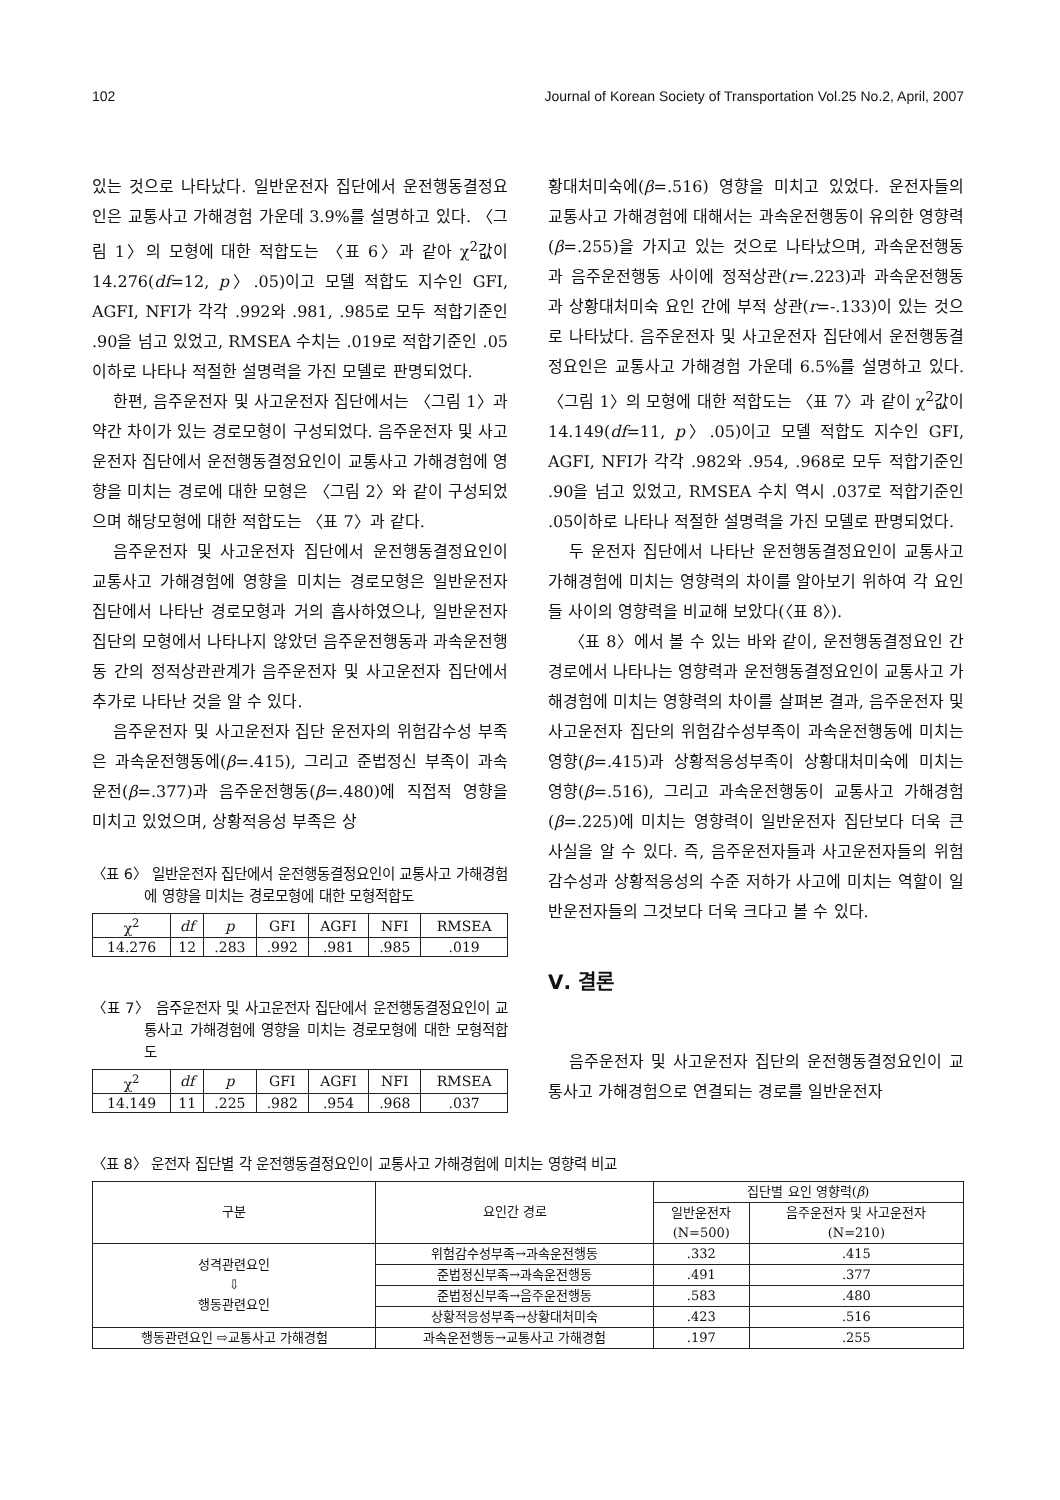102 Journal of Korean Society of Transportation Vol.25 No.2, April, 2007
있는 것으로 나타났다. 일반운전자 집단에서 운전행동결정요인은 교통사고 가해경험 가운데 3.9%를 설명하고 있다. 〈그림 1〉의 모형에 대한 적합도는 〈표 6〉과 같아 χ<sup>2</sup>값이 14.276(df=12, p〉.05)이고 모델 적합도 지수인 GFI, AGFI, NFI가 각각 .992와 .981, .985로 모두 적합기준인 .90을 넘고 있었고, RMSEA 수치는 .019로 적합기준인 .05이하로 나타나 적절한 설명력을 가진 모델로 판명되었다.
한편, 음주운전자 및 사고운전자 집단에서는 〈그림 1〉과 약간 차이가 있는 경로모형이 구성되었다. 음주운전자 및 사고운전자 집단에서 운전행동결정요인이 교통사고 가해경험에 영향을 미치는 경로에 대한 모형은 〈그림 2〉와 같이 구성되었으며 해당모형에 대한 적합도는 〈표 7〉과 같다.
음주운전자 및 사고운전자 집단에서 운전행동결정요인이 교통사고 가해경험에 영향을 미치는 경로모형은 일반운전자 집단에서 나타난 경로모형과 거의 흡사하였으나, 일반운전자 집단의 모형에서 나타나지 않았던 음주운전행동과 과속운전행동 간의 정적상관관계가 음주운전자 및 사고운전자 집단에서 추가로 나타난 것을 알 수 있다.
음주운전자 및 사고운전자 집단 운전자의 위험감수성 부족은 과속운전행동에(β=.415), 그리고 준법정신 부족이 과속운전(β=.377)과 음주운전행동(β=.480)에 직접적 영향을 미치고 있었으며, 상황적응성 부족은 상
〈표 6〉 일반운전자 집단에서 운전행동결정요인이 교통사고 가해경험에 영향을 미치는 경로모형에 대한 모형적합도
| χ<sup>2</sup> | df | p | GFI | AGFI | NFI | RMSEA |
| --- | --- | --- | --- | --- | --- | --- |
| 14.276 | 12 | .283 | .992 | .981 | .985 | .019 |
〈표 7〉 음주운전자 및 사고운전자 집단에서 운전행동결정요인이 교통사고 가해경험에 영향을 미치는 경로모형에 대한 모형적합도
| χ<sup>2</sup> | df | p | GFI | AGFI | NFI | RMSEA |
| --- | --- | --- | --- | --- | --- | --- |
| 14.149 | 11 | .225 | .982 | .954 | .968 | .037 |
황대처미숙에(β=.516) 영향을 미치고 있었다. 운전자들의 교통사고 가해경험에 대해서는 과속운전행동이 유의한 영향력(β=.255)을 가지고 있는 것으로 나타났으며, 과속운전행동과 음주운전행동 사이에 정적상관(r=.223)과 과속운전행동과 상황대처미숙 요인 간에 부적 상관(r=-.133)이 있는 것으로 나타났다. 음주운전자 및 사고운전자 집단에서 운전행동결정요인은 교통사고 가해경험 가운데 6.5%를 설명하고 있다. 〈그림 1〉의 모형에 대한 적합도는 〈표 7〉과 같이 χ<sup>2</sup>값이 14.149(df=11, p〉.05)이고 모델 적합도 지수인 GFI, AGFI, NFI가 각각 .982와 .954, .968로 모두 적합기준인 .90을 넘고 있었고, RMSEA 수치 역시 .037로 적합기준인 .05이하로 나타나 적절한 설명력을 가진 모델로 판명되었다.
두 운전자 집단에서 나타난 운전행동결정요인이 교통사고 가해경험에 미치는 영향력의 차이를 알아보기 위하여 각 요인들 사이의 영향력을 비교해 보았다(〈표 8〉).
〈표 8〉에서 볼 수 있는 바와 같이, 운전행동결정요인 간 경로에서 나타나는 영향력과 운전행동결정요인이 교통사고 가해경험에 미치는 영향력의 차이를 살펴본 결과, 음주운전자 및 사고운전자 집단의 위험감수성부족이 과속운전행동에 미치는 영향(β=.415)과 상황적응성부족이 상황대처미숙에 미치는 영향(β=.516), 그리고 과속운전행동이 교통사고 가해경험(β=.225)에 미치는 영향력이 일반운전자 집단보다 더욱 큰 사실을 알 수 있다. 즉, 음주운전자들과 사고운전자들의 위험감수성과 상황적응성의 수준 저하가 사고에 미치는 역할이 일반운전자들의 그것보다 더욱 크다고 볼 수 있다.
Ⅴ. 결론
음주운전자 및 사고운전자 집단의 운전행동결정요인이 교통사고 가해경험으로 연결되는 경로를 일반운전자
〈표 8〉 운전자 집단별 각 운전행동결정요인이 교통사고 가해경험에 미치는 영향력 비교
| 구분 | 요인간 경로 | 집단별 요인 영향력( β ) | |
| --- | --- | --- | --- |
| | | 일반운전자 (N=500) | 음주운전자 및 사고운전자 (N=210) |
| 성격관련요인 ⇩ 행동관련요인 | 위험감수성부족→과속운전행동 | .332 | .415 |
| | 준법정신부족→과속운전행동 | .491 | .377 |
| | 준법정신부족→음주운전행동 | .583 | .480 |
| | 상황적응성부족→상황대처미숙 | .423 | .516 |
| 행동관련요인 ⇨교통사고 가해경험 | 과속운전행동→교통사고 가해경험 | .197 | .255 |